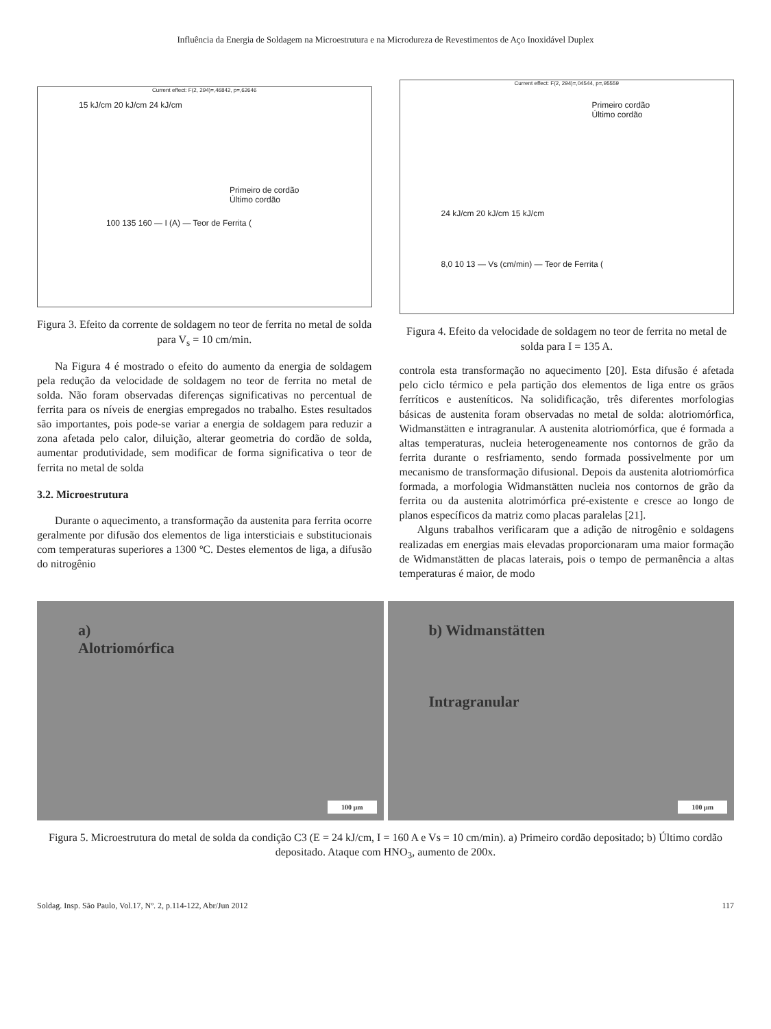Influência da Energia de Soldagem na Microestrutura e na Microdureza de Revestimentos de Aço Inoxidável Duplex
Current effect: F(2, 294)=,46842, p=,62646
15 kJ/cm 20 kJ/cm 24 kJ/cm
Primeiro de cordão
Último cordão
100 135 160 — I (A) — Teor de Ferrita (
Figura 3. Efeito da corrente de soldagem no teor de ferrita no metal de solda para V<sub>s</sub> = 10 cm/min.
Na Figura 4 é mostrado o efeito do aumento da energia de soldagem pela redução da velocidade de soldagem no teor de ferrita no metal de solda. Não foram observadas diferenças significativas no percentual de ferrita para os níveis de energias empregados no trabalho. Estes resultados são importantes, pois pode-se variar a energia de soldagem para reduzir a zona afetada pelo calor, diluição, alterar geometria do cordão de solda, aumentar produtividade, sem modificar de forma significativa o teor de ferrita no metal de solda
3.2. Microestrutura
Durante o aquecimento, a transformação da austenita para ferrita ocorre geralmente por difusão dos elementos de liga intersticiais e substitucionais com temperaturas superiores a 1300 ºC. Destes elementos de liga, a difusão do nitrogênio
Current effect: F(2, 294)=,04544, p=,95559
Primeiro cordão
Último cordão
24 kJ/cm 20 kJ/cm 15 kJ/cm
8,0 10 13 — Vs (cm/min) — Teor de Ferrita (
Figura 4. Efeito da velocidade de soldagem no teor de ferrita no metal de solda para I = 135 A.
controla esta transformação no aquecimento [20]. Esta difusão é afetada pelo ciclo térmico e pela partição dos elementos de liga entre os grãos ferríticos e austeníticos. Na solidificação, três diferentes morfologias básicas de austenita foram observadas no metal de solda: alotriomórfica, Widmanstätten e intragranular. A austenita alotriomórfica, que é formada a altas temperaturas, nucleia heterogeneamente nos contornos de grão da ferrita durante o resfriamento, sendo formada possivelmente por um mecanismo de transformação difusional. Depois da austenita alotriomórfica formada, a morfologia Widmanstätten nucleia nos contornos de grão da ferrita ou da austenita alotrimórfica pré-existente e cresce ao longo de planos específicos da matriz como placas paralelas [21].
Alguns trabalhos verificaram que a adição de nitrogênio e soldagens realizadas em energias mais elevadas proporcionaram uma maior formação de Widmanstätten de placas laterais, pois o tempo de permanência a altas temperaturas é maior, de modo
a)
Alotriomórfica
100 µm
b) Widmanstätten
Intragranular
100 µm
Figura 5. Microestrutura do metal de solda da condição C3 (E = 24 kJ/cm, I = 160 A e Vs = 10 cm/min). a) Primeiro cordão depositado; b) Último cordão depositado. Ataque com HNO<sub>3</sub>, aumento de 200x.
Soldag. Insp. São Paulo, Vol.17, Nº. 2, p.114-122, Abr/Jun 2012 117